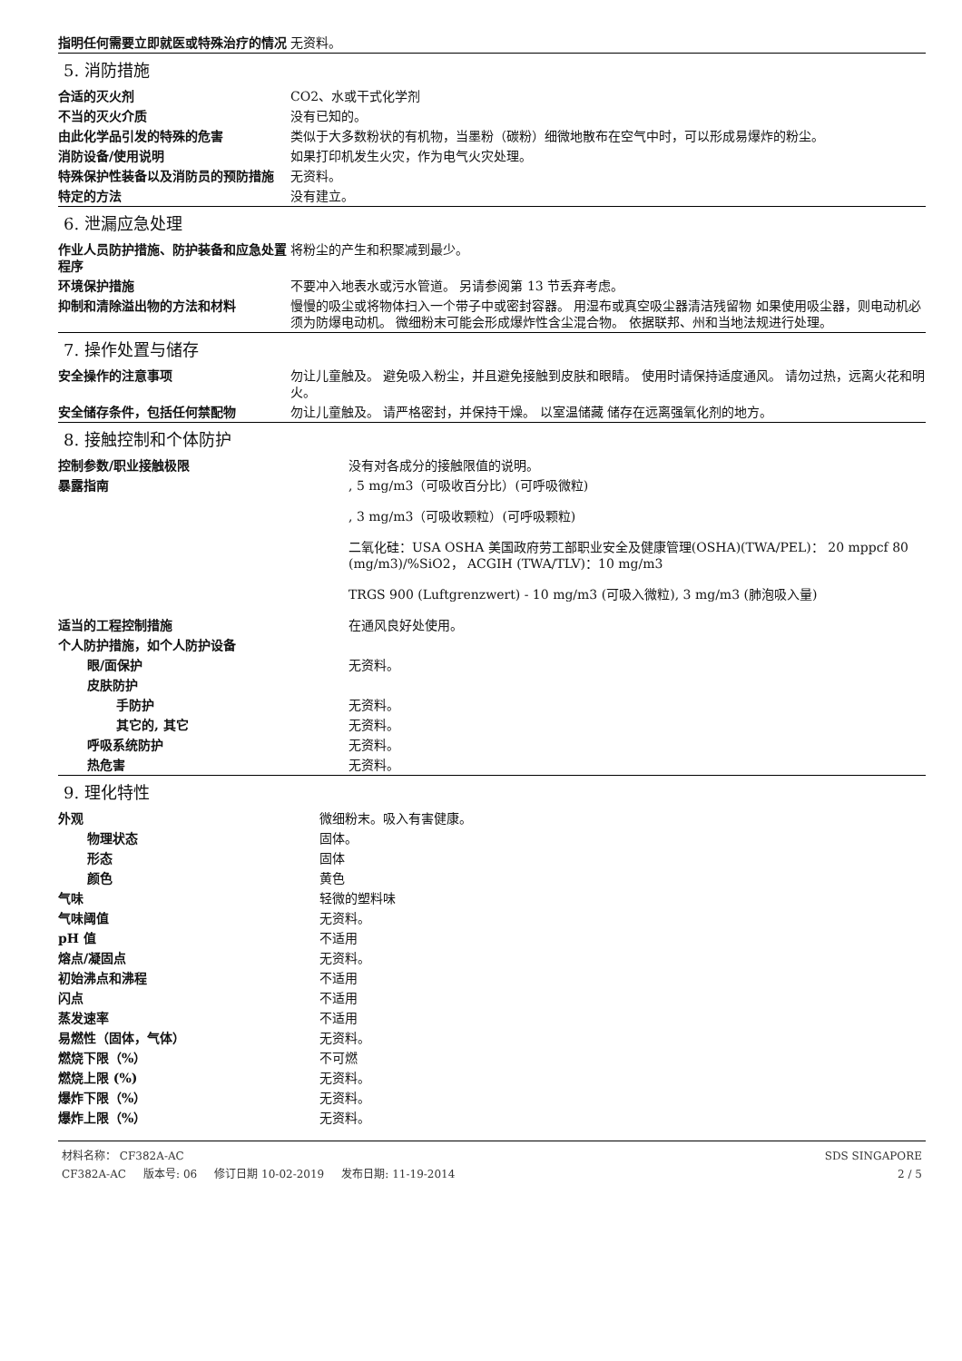| 指明任何需要立即就医或特殊治疗的情况 | 无资料。 |
5. 消防措施
| 合适的灭火剂 | CO2、水或干式化学剂 |
| 不当的灭火介质 | 没有已知的。 |
| 由此化学品引发的特殊的危害 | 类似于大多数粉状的有机物，当墨粉（碳粉）细微地散布在空气中时，可以形成易爆炸的粉尘。 |
| 消防设备/使用说明 | 如果打印机发生火灾，作为电气火灾处理。 |
| 特殊保护性装备以及消防员的预防措施 | 无资料。 |
| 特定的方法 | 没有建立。 |
6. 泄漏应急处理
| 作业人员防护措施、防护装备和应急处置程序 | 将粉尘的产生和积聚减到最少。 |
| 环境保护措施 | 不要冲入地表水或污水管道。 另请参阅第 13 节丢弃考虑。 |
| 抑制和清除溢出物的方法和材料 | 慢慢的吸尘或将物体扫入一个带子中或密封容器。 用湿布或真空吸尘器清洁残留物 如果使用吸尘器，则电动机必须为防爆电动机。 微细粉末可能会形成爆炸性含尘混合物。 依据联邦、州和当地法规进行处理。 |
7. 操作处置与储存
| 安全操作的注意事项 | 勿让儿童触及。 避免吸入粉尘，并且避免接触到皮肤和眼睛。 使用时请保持适度通风。 请勿过热，远离火花和明火。 |
| 安全储存条件，包括任何禁配物 | 勿让儿童触及。 请严格密封，并保持干燥。 以室温储藏 储存在远离强氧化剂的地方。 |
8. 接触控制和个体防护
| 控制参数/职业接触极限 | 没有对各成分的接触限值的说明。 |
| 暴露指南 | , 5 mg/m3（可吸收百分比）(可呼吸微粒) |
| | , 3 mg/m3（可吸收颗粒）(可呼吸颗粒) |
| | 二氧化硅：USA OSHA 美国政府劳工部职业安全及健康管理(OSHA)(TWA/PEL)： 20 mppcf 80 (mg/m3)/%SiO2， ACGIH (TWA/TLV)：10 mg/m3 |
| | TRGS 900 (Luftgrenzwert) - 10 mg/m3 (可吸入微粒), 3 mg/m3 (肺泡吸入量) |
| 适当的工程控制措施 | 在通风良好处使用。 |
| 个人防护措施，如个人防护设备 | |
| 眼/面保护 | 无资料。 |
| 皮肤防护 | |
| 手防护 | 无资料。 |
| 其它的, 其它 | 无资料。 |
| 呼吸系统防护 | 无资料。 |
| 热危害 | 无资料。 |
9. 理化特性
| 外观 | 微细粉末。吸入有害健康。 |
| 物理状态 | 固体。 |
| 形态 | 固体 |
| 颜色 | 黄色 |
| 气味 | 轻微的塑料味 |
| 气味阈值 | 无资料。 |
| pH 值 | 不适用 |
| 熔点/凝固点 | 无资料。 |
| 初始沸点和沸程 | 不适用 |
| 闪点 | 不适用 |
| 蒸发速率 | 不适用 |
| 易燃性（固体，气体） | 无资料。 |
| 燃烧下限（%） | 不可燃 |
| 燃烧上限 (%) | 无资料。 |
| 爆炸下限（%） | 无资料。 |
| 爆炸上限（%） | 无资料。 |
材料名称： CF382A-AC
CF382A-AC 版本号: 06 修订日期 10-02-2019 发布日期: 11-19-2014
SDS SINGAPORE
2 / 5